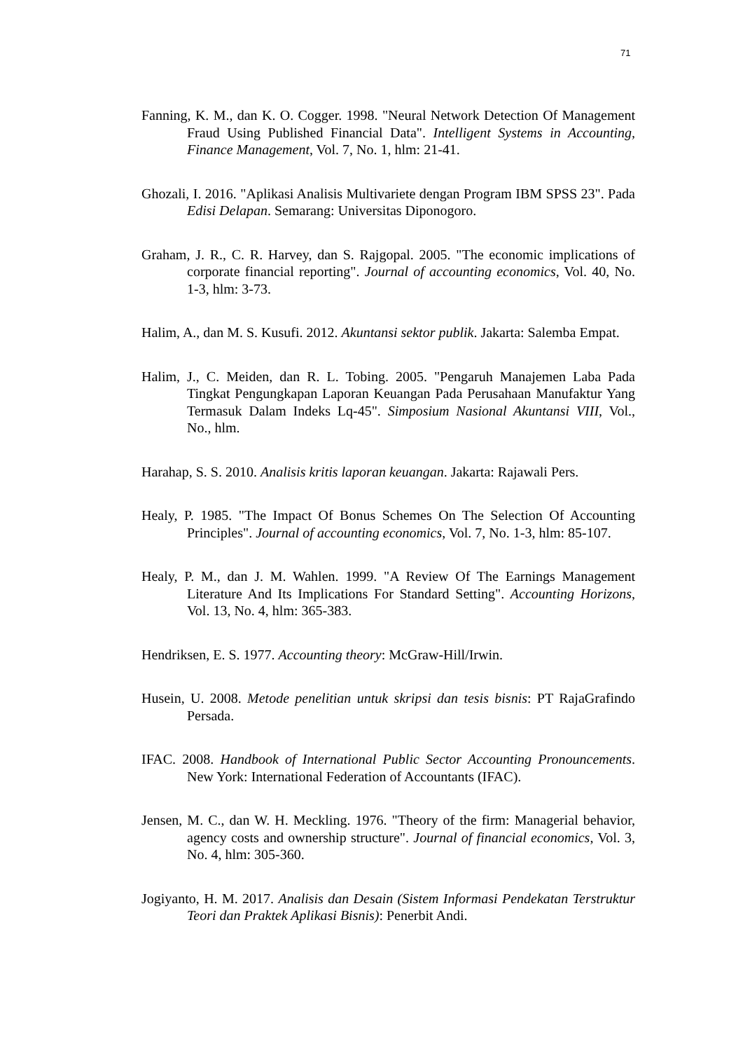71
Fanning, K. M., dan K. O. Cogger. 1998. "Neural Network Detection Of Management Fraud Using Published Financial Data". Intelligent Systems in Accounting, Finance Management, Vol. 7, No. 1, hlm: 21-41.
Ghozali, I. 2016. "Aplikasi Analisis Multivariete dengan Program IBM SPSS 23". Pada Edisi Delapan. Semarang: Universitas Diponogoro.
Graham, J. R., C. R. Harvey, dan S. Rajgopal. 2005. "The economic implications of corporate financial reporting". Journal of accounting economics, Vol. 40, No. 1-3, hlm: 3-73.
Halim, A., dan M. S. Kusufi. 2012. Akuntansi sektor publik. Jakarta: Salemba Empat.
Halim, J., C. Meiden, dan R. L. Tobing. 2005. "Pengaruh Manajemen Laba Pada Tingkat Pengungkapan Laporan Keuangan Pada Perusahaan Manufaktur Yang Termasuk Dalam Indeks Lq-45". Simposium Nasional Akuntansi VIII, Vol., No., hlm.
Harahap, S. S. 2010. Analisis kritis laporan keuangan. Jakarta: Rajawali Pers.
Healy, P. 1985. "The Impact Of Bonus Schemes On The Selection Of Accounting Principles". Journal of accounting economics, Vol. 7, No. 1-3, hlm: 85-107.
Healy, P. M., dan J. M. Wahlen. 1999. "A Review Of The Earnings Management Literature And Its Implications For Standard Setting". Accounting Horizons, Vol. 13, No. 4, hlm: 365-383.
Hendriksen, E. S. 1977. Accounting theory: McGraw-Hill/Irwin.
Husein, U. 2008. Metode penelitian untuk skripsi dan tesis bisnis: PT RajaGrafindo Persada.
IFAC. 2008. Handbook of International Public Sector Accounting Pronouncements. New York: International Federation of Accountants (IFAC).
Jensen, M. C., dan W. H. Meckling. 1976. "Theory of the firm: Managerial behavior, agency costs and ownership structure". Journal of financial economics, Vol. 3, No. 4, hlm: 305-360.
Jogiyanto, H. M. 2017. Analisis dan Desain (Sistem Informasi Pendekatan Terstruktur Teori dan Praktek Aplikasi Bisnis): Penerbit Andi.